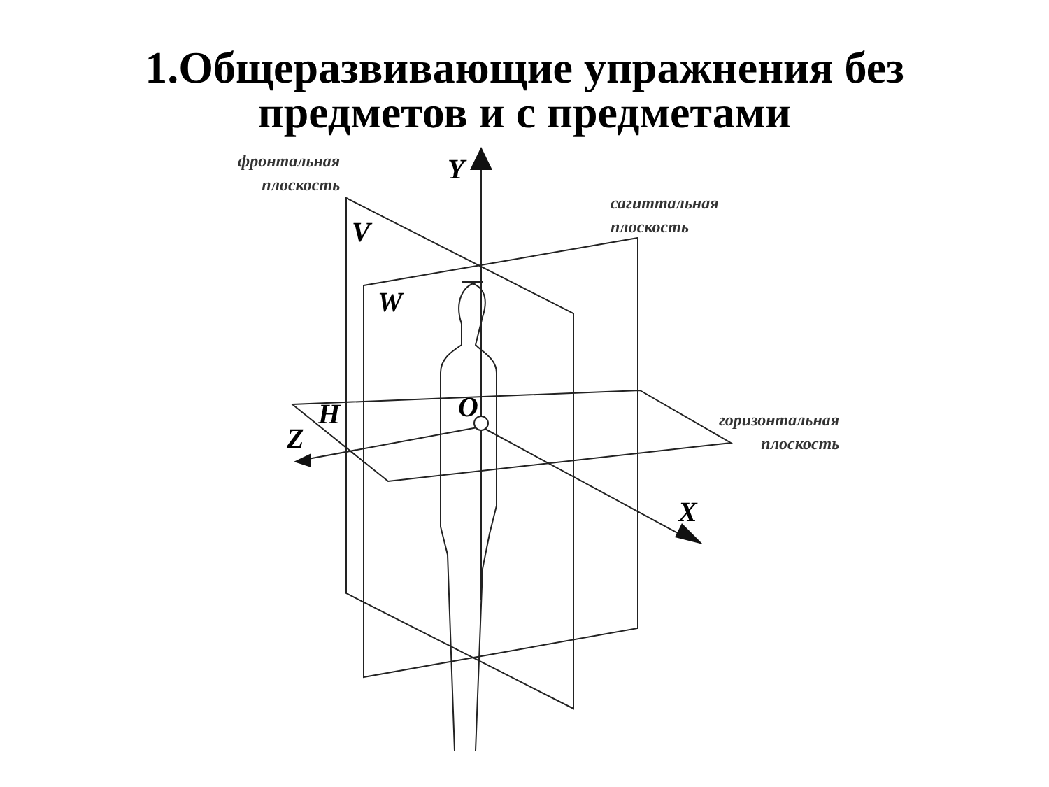1.Общеразвивающие упражнения без
предметов и с предметами
фронтальная
плоскость
сагиттальная
плоскость
горизонтальная
плоскость
Y
V
W
H O
Z
X